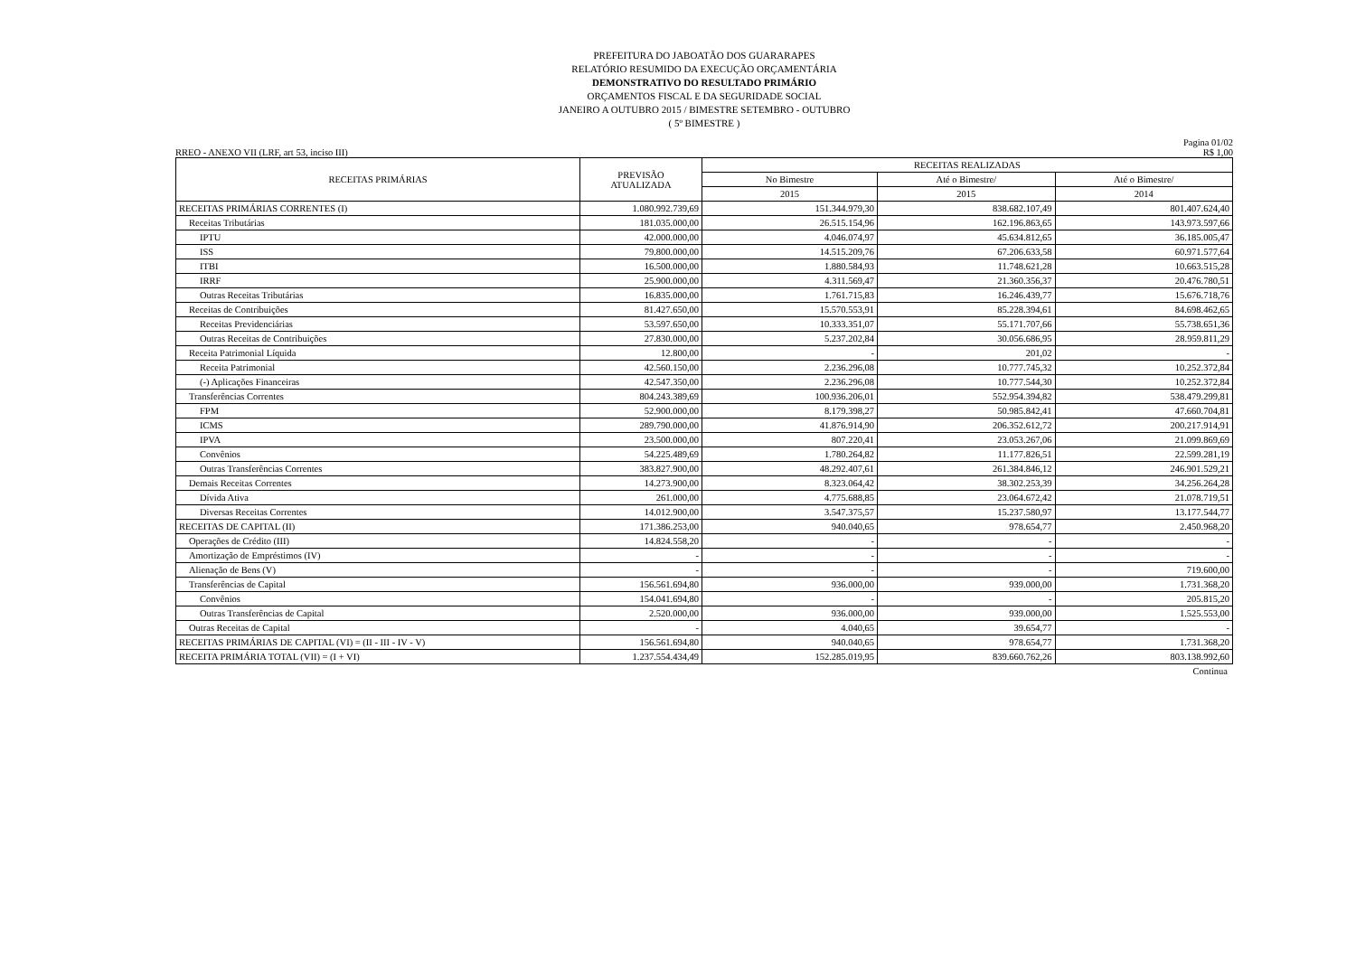PREFEITURA DO JABOATÃO DOS GUARARAPES
RELATÓRIO RESUMIDO DA EXECUÇÃO ORÇAMENTÁRIA
DEMONSTRATIVO DO RESULTADO PRIMÁRIO
ORÇAMENTOS FISCAL E DA SEGURIDADE SOCIAL
JANEIRO A OUTUBRO 2015 / BIMESTRE SETEMBRO - OUTUBRO
( 5º BIMESTRE )
Pagina 01/02
RREO - ANEXO VII (LRF, art 53, inciso III) R$ 1,00
| RECEITAS PRIMÁRIAS | PREVISÃO ATUALIZADA | RECEITAS REALIZADAS | | |
| --- | --- | --- | --- | --- |
| | | No Bimestre | Até o Bimestre/ | Até o Bimestre/ |
| | | 2015 | 2015 | 2014 |
| RECEITAS PRIMÁRIAS CORRENTES (I) | 1.080.992.739,69 | 151.344.979,30 | 838.682.107,49 | 801.407.624,40 |
| Receitas Tributárias | 181.035.000,00 | 26.515.154,96 | 162.196.863,65 | 143.973.597,66 |
| IPTU | 42.000.000,00 | 4.046.074,97 | 45.634.812,65 | 36.185.005,47 |
| ISS | 79.800.000,00 | 14.515.209,76 | 67.206.633,58 | 60.971.577,64 |
| ITBI | 16.500.000,00 | 1.880.584,93 | 11.748.621,28 | 10.663.515,28 |
| IRRF | 25.900.000,00 | 4.311.569,47 | 21.360.356,37 | 20.476.780,51 |
| Outras Receitas Tributárias | 16.835.000,00 | 1.761.715,83 | 16.246.439,77 | 15.676.718,76 |
| Receitas de Contribuições | 81.427.650,00 | 15.570.553,91 | 85.228.394,61 | 84.698.462,65 |
| Receitas Previdenciárias | 53.597.650,00 | 10.333.351,07 | 55.171.707,66 | 55.738.651,36 |
| Outras Receitas de Contribuições | 27.830.000,00 | 5.237.202,84 | 30.056.686,95 | 28.959.811,29 |
| Receita Patrimonial Líquida | 12.800,00 | - | 201,02 | - |
| Receita Patrimonial | 42.560.150,00 | 2.236.296,08 | 10.777.745,32 | 10.252.372,84 |
| (-) Aplicações Financeiras | 42.547.350,00 | 2.236.296,08 | 10.777.544,30 | 10.252.372,84 |
| Transferências Correntes | 804.243.389,69 | 100.936.206,01 | 552.954.394,82 | 538.479.299,81 |
| FPM | 52.900.000,00 | 8.179.398,27 | 50.985.842,41 | 47.660.704,81 |
| ICMS | 289.790.000,00 | 41.876.914,90 | 206.352.612,72 | 200.217.914,91 |
| IPVA | 23.500.000,00 | 807.220,41 | 23.053.267,06 | 21.099.869,69 |
| Convênios | 54.225.489,69 | 1.780.264,82 | 11.177.826,51 | 22.599.281,19 |
| Outras Transferências Correntes | 383.827.900,00 | 48.292.407,61 | 261.384.846,12 | 246.901.529,21 |
| Demais Receitas Correntes | 14.273.900,00 | 8.323.064,42 | 38.302.253,39 | 34.256.264,28 |
| Dívida Ativa | 261.000,00 | 4.775.688,85 | 23.064.672,42 | 21.078.719,51 |
| Diversas Receitas Correntes | 14.012.900,00 | 3.547.375,57 | 15.237.580,97 | 13.177.544,77 |
| RECEITAS DE CAPITAL (II) | 171.386.253,00 | 940.040,65 | 978.654,77 | 2.450.968,20 |
| Operações de Crédito (III) | 14.824.558,20 | - | - | - |
| Amortização de Empréstimos (IV) | - | - | - | - |
| Alienação de Bens (V) | - | - | - | 719.600,00 |
| Transferências de Capital | 156.561.694,80 | 936.000,00 | 939.000,00 | 1.731.368,20 |
| Convênios | 154.041.694,80 | - | - | 205.815,20 |
| Outras Transferências de Capital | 2.520.000,00 | 936.000,00 | 939.000,00 | 1.525.553,00 |
| Outras Receitas de Capital | - | 4.040,65 | 39.654,77 | - |
| RECEITAS PRIMÁRIAS DE CAPITAL (VI) = (II - III - IV - V) | 156.561.694,80 | 940.040,65 | 978.654,77 | 1.731.368,20 |
| RECEITA PRIMÁRIA TOTAL (VII) = (I + VI) | 1.237.554.434,49 | 152.285.019,95 | 839.660.762,26 | 803.138.992,60 |
Continua